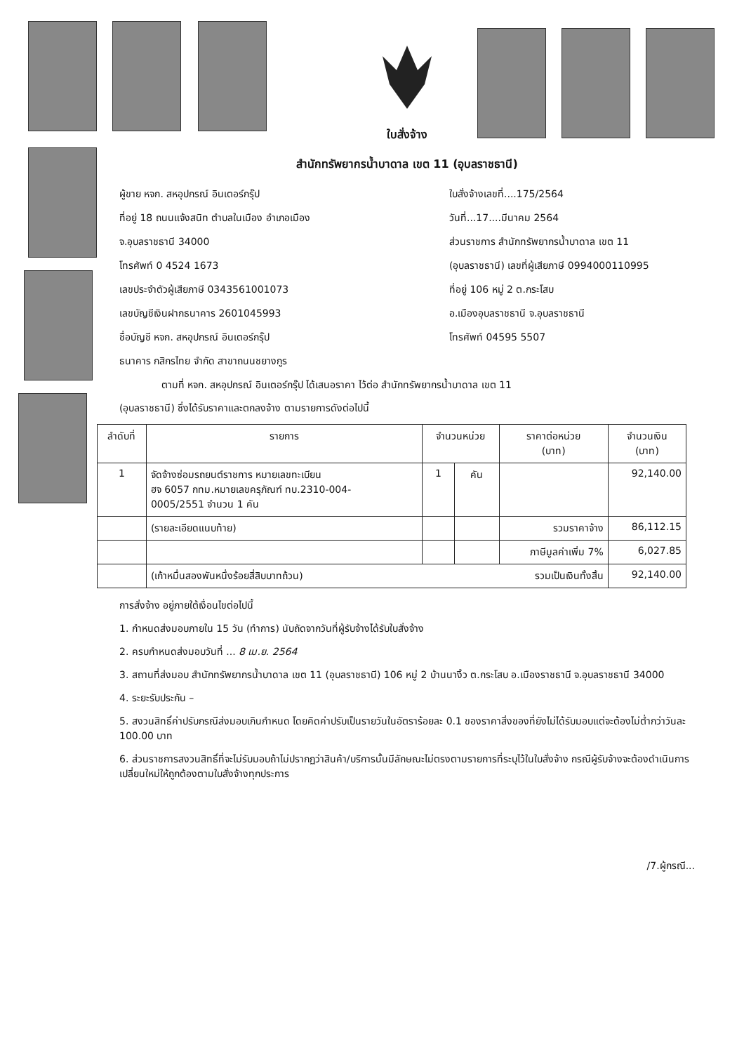ใบสั่งจ้าง
สำนักทรัพยากรน้ำบาดาล เขต 11 (อุบลราชธานี)
ผู้ขาย หจก. สหอุปกรณ์ อินเตอร์กรุ๊ป
ที่อยู่ 18 ถนนแจ้งสนิท ตำบลในเมือง อำเภอเมือง
จ.อุบลราชธานี 34000
โทรศัพท์ 0 4524 1673
เลขประจำตัวผู้เสียภาษี 0343561001073
เลขบัญชีเงินฝากธนาคาร 2601045993
ชื่อบัญชี หจก. สหอุปกรณ์ อินเตอร์กรุ๊ป
ธนาคาร กสิกรไทย จำกัด สาขาถนนชยางกูร
ใบสั่งจ้างเลขที่....175/2564
วันที่...17....มีนาคม 2564
ส่วนราชการ สำนักทรัพยากรน้ำบาดาล เขต 11
(อุบลราชธานี) เลขที่ผู้เสียภาษี 0994000110995
ที่อยู่ 106 หมู่ 2 ต.กระโสบ
อ.เมืองอุบลราชธานี จ.อุบลราชธานี
โทรศัพท์ 04595 5507
ตามที่ หจก. สหอุปกรณ์ อินเตอร์กรุ๊ป ได้เสนอราคา ไว้ต่อ สำนักทรัพยากรน้ำบาดาล เขต 11
(อุบลราชธานี) ซึ่งได้รับราคาและตกลงจ้าง ตามรายการดังต่อไปนี้
| ลำดับที่ | รายการ | จำนวนหน่วย | | ราคาต่อหน่วย (บาท) | จำนวนเงิน (บาท) |
| --- | --- | --- | --- | --- | --- |
| 1 | จัดจ้างซ่อมรถยนต์ราชการ หมายเลขทะเบียน ฮจ 6057 กทม.หมายเลขครุภัณฑ์ ทบ.2310-004- 0005/2551 จำนวน 1 คัน | 1 | คัน | | 92,140.00 |
| | (รายละเอียดแนบท้าย) | | | รวมราคาจ้าง | 86,112.15 |
| | | | | ภาษีมูลค่าเพิ่ม 7% | 6,027.85 |
| | (เก้าหมื่นสองพันหนึ่งร้อยสี่สิบบาทถ้วน) รวมเป็นเงินทั้งสิ้น | | | | 92,140.00 |
การสั่งจ้าง อยู่ภายใต้เงื่อนไขต่อไปนี้
1. กำหนดส่งมอบภายใน 15 วัน (ทำการ) นับถัดจากวันที่ผู้รับจ้างได้รับใบสั่งจ้าง
2. ครบกำหนดส่งมอบวันที่ ... 8 เม.ย. 2564
3. สถานที่ส่งมอบ สำนักทรัพยากรน้ำบาดาล เขต 11 (อุบลราชธานี) 106 หมู่ 2 บ้านนางิ้ว ต.กระโสบ อ.เมืองราชธานี จ.อุบลราชธานี 34000
4. ระยะรับประกัน –
5. สงวนสิทธิ์ค่าปรับกรณีส่งมอบเกินกำหนด โดยคิดค่าปรับเป็นรายวันในอัตราร้อยละ 0.1 ของราคาสิ่งของที่ยังไม่ได้รับมอบแต่จะต้องไม่ต่ำกว่าวันละ 100.00 บาท
6. ส่วนราชการสงวนสิทธิ์ที่จะไม่รับมอบถ้าไม่ปรากฏว่าสินค้า/บริการนั้นมีลักษณะไม่ตรงตามรายการที่ระบุไว้ในใบสั่งจ้าง กรณีผู้รับจ้างจะต้องดำเนินการเปลี่ยนใหม่ให้ถูกต้องตามใบสั่งจ้างทุกประการ
/7.ผู้กรณี...